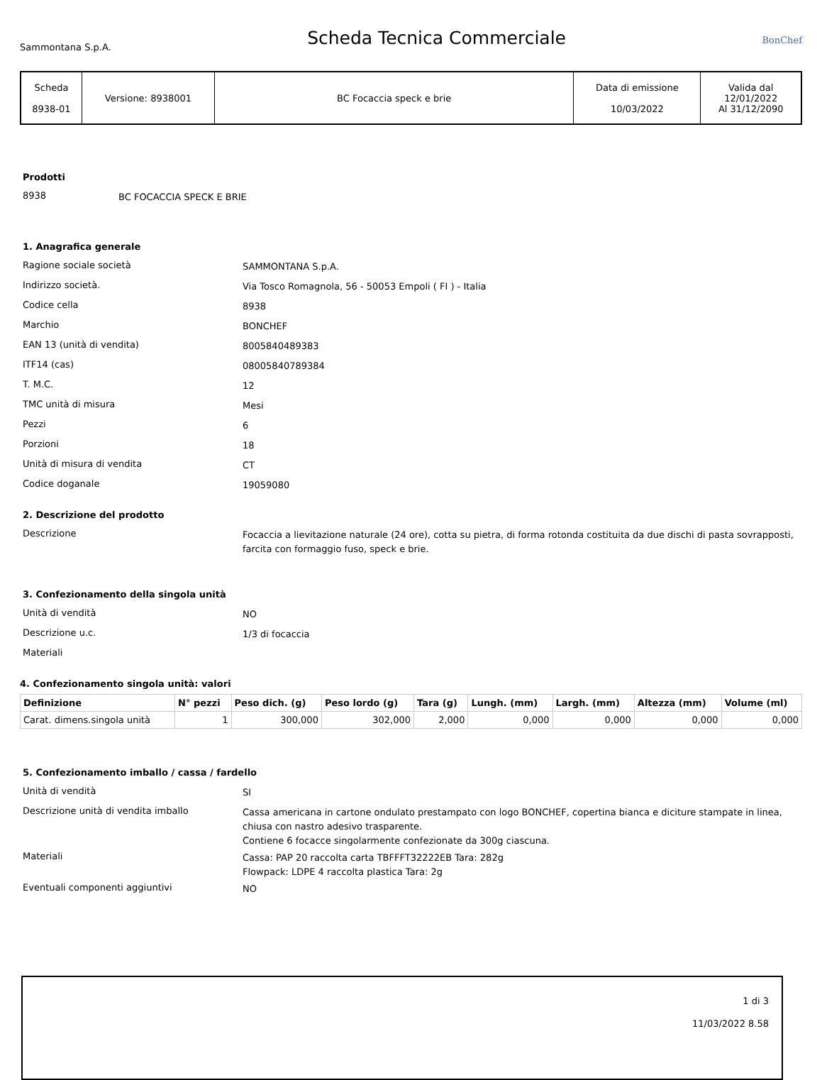Sammontana S.p.A.
Scheda Tecnica Commerciale
BonChef
| Scheda 8938-01 | Versione: 8938001 | BC Focaccia speck e brie | Data di emissione 10/03/2022 | Valida dal 12/01/2022 Al 31/12/2090 |
Prodotti
8938
BC FOCACCIA SPECK E BRIE
1. Anagrafica generale
Ragione sociale società
SAMMONTANA S.p.A.
Indirizzo società.
Via Tosco Romagnola, 56 - 50053 Empoli ( FI ) - Italia
Codice cella
8938
Marchio
BONCHEF
EAN 13 (unità di vendita)
8005840489383
ITF14 (cas)
08005840789384
T. M.C.
12
TMC unità di misura
Mesi
Pezzi
6
Porzioni
18
Unità di misura di vendita
CT
Codice doganale
19059080
2. Descrizione del prodotto
Descrizione
Focaccia a lievitazione naturale (24 ore), cotta su pietra, di forma rotonda costituita da due dischi di pasta sovrapposti, farcita con formaggio fuso, speck e brie.
3. Confezionamento della singola unità
Unità di vendità
NO
Descrizione u.c.
1/3 di focaccia
Materiali
4. Confezionamento singola unità: valori
| Definizione | N° pezzi | Peso dich. (g) | Peso lordo (g) | Tara (g) | Lungh. (mm) | Largh. (mm) | Altezza (mm) | Volume (ml) |
| --- | --- | --- | --- | --- | --- | --- | --- | --- |
| Carat. dimens.singola unità | 1 | 300,000 | 302,000 | 2,000 | 0,000 | 0,000 | 0,000 | 0,000 |
5. Confezionamento imballo / cassa / fardello
Unità di vendità
SI
Descrizione unità di vendita imballo
Cassa americana in cartone ondulato prestampato con logo BONCHEF, copertina bianca e diciture stampate in linea, chiusa con nastro adesivo trasparente.
Contiene 6 focacce singolarmente confezionate da 300g ciascuna.
Materiali
Cassa: PAP 20 raccolta carta TBFFFT32222EB Tara: 282g
Flowpack: LDPE 4 raccolta plastica Tara: 2g
Eventuali componenti aggiuntivi
NO
1 di 3
11/03/2022 8.58